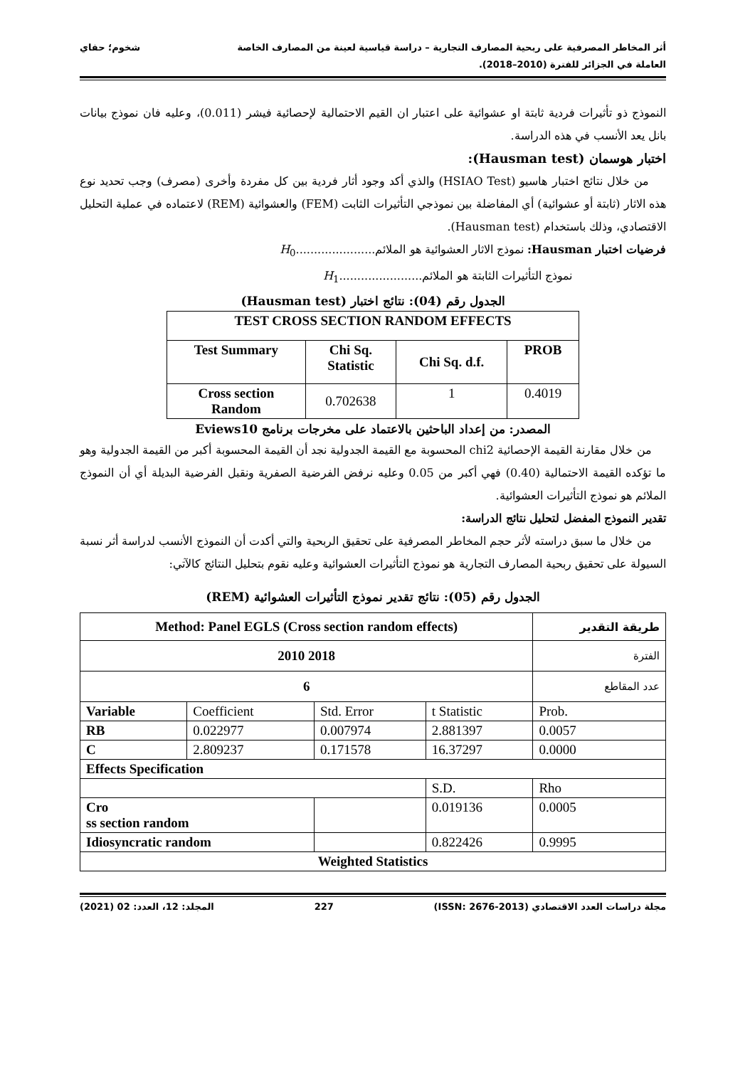أثر المخاطر المصرفية على ربحية المصارف التجارية – دراسة قياسية لعينة من المصارف الخاصة
العاملة في الجزائر للفترة (2010–2018).
شخوم؛ حفاي
النموذج ذو تأثيرات فردية ثابتة او عشوائية على اعتبار ان القيم الاحتمالية لإحصائية فيشر (0.011)، وعليه فان نموذج بيانات بانل يعد الأنسب في هذه الدراسة.
اختبار هوسمان (Hausman test):
من خلال نتائج اختبار هاسيو (HSIAO Test) والذي أكد وجود أثار فردية بين كل مفردة وأخرى (مصرف) وجب تحديد نوع هذه الاثار (ثابتة أو عشوائية) أي المفاضلة بين نموذجي التأثيرات الثابت (FEM) والعشوائية (REM) لاعتماده في عملية التحليل الاقتصادي، وذلك باستخدام (Hausman test).
فرضيات اختبار Hausman: نموذج الاثار العشوائية هو الملائم......................H<sub>0</sub>
نموذج التأثيرات الثابتة هو الملائم.......................H<sub>1</sub>
الجدول رقم (04): نتائج اختبار (Hausman test)
| TEST CROSS SECTION RANDOM EFFECTS | | | |
| Test Summary | Chi Sq. Statistic | Chi Sq. d.f. | PROB |
| Cross section Random | 0.702638 | 1 | 0.4019 |
المصدر: من إعداد الباحثين بالاعتماد على مخرجات برنامج Eviews10
من خلال مقارنة القيمة الإحصائية chi2 المحسوبة مع القيمة الجدولية نجد أن القيمة المحسوبة أكبر من القيمة الجدولية وهو ما تؤكده القيمة الاحتمالية (0.40) فهي أكبر من 0.05 وعليه نرفض الفرضية الصفرية ونقبل الفرضية البديلة أي أن النموذج الملائم هو نموذج التأثيرات العشوائية.
تقدير النموذج المفضل لتحليل نتائج الدراسة:
من خلال ما سبق دراسته لأثر حجم المخاطر المصرفية على تحقيق الربحية والتي أكدت أن النموذج الأنسب لدراسة أثر نسبة السيولة على تحقيق ربحية المصارف التجارية هو نموذج التأثيرات العشوائية وعليه نقوم بتحليل النتائج كالآتي:
الجدول رقم (05): نتائج تقدير نموذج التأثيرات العشوائية (REM)
| Method: Panel EGLS (Cross section random effects) | | | | طريقة التقدير |
| 2010 2018 | | | | الفترة |
| 6 | | | | عدد المقاطع |
| Variable | Coefficient | Std. Error | t Statistic | Prob. |
| RB | 0.022977 | 0.007974 | 2.881397 | 0.0057 |
| C | 2.809237 | 0.171578 | 16.37297 | 0.0000 |
| Effects Specification | | | | |
| | | | S.D. | Rho |
| Cro ss section random | | | 0.019136 | 0.0005 |
| Idiosyncratic random | | | 0.822426 | 0.9995 |
| Weighted Statistics | | | | |
مجلة دراسات العدد الاقتصادي (ISSN: 2676-2013)
227 المجلد: 12، العدد: 02 (2021)